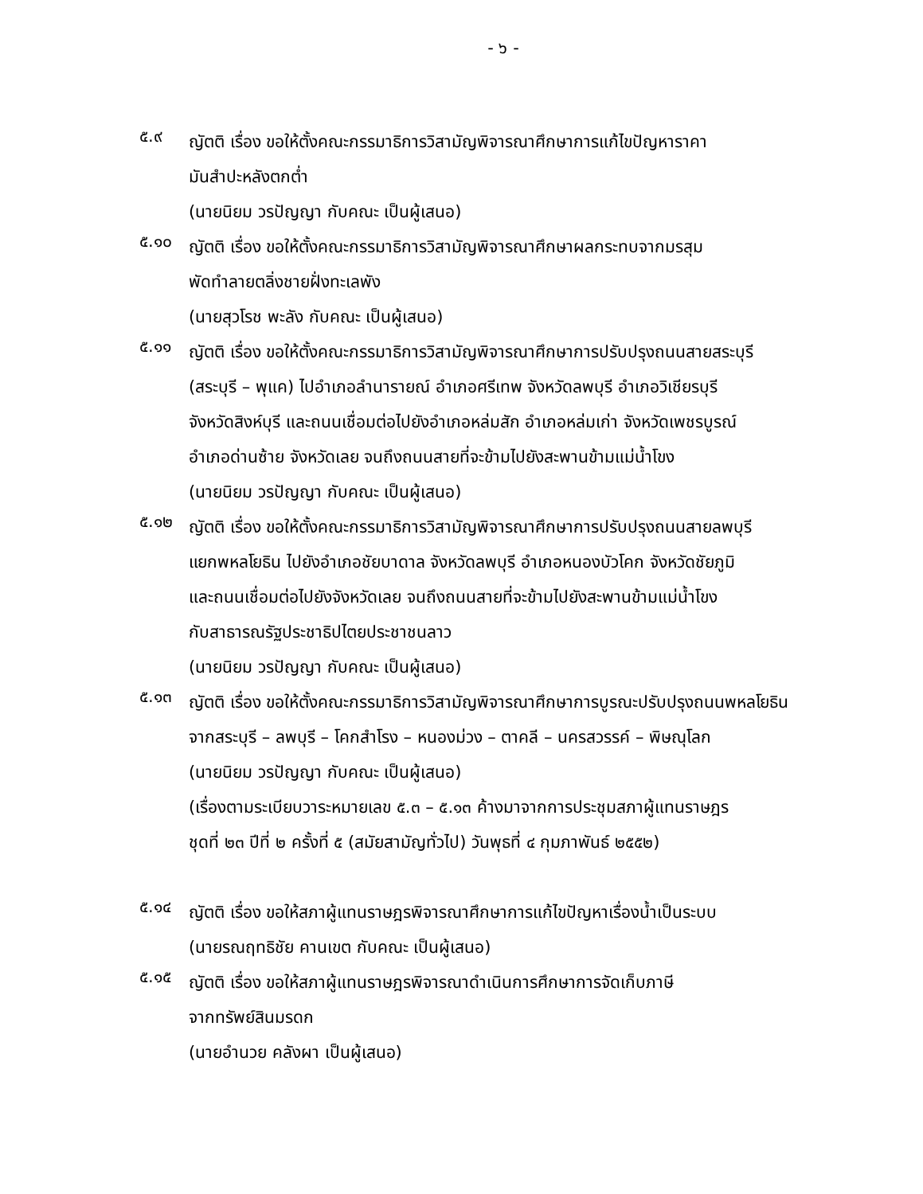- ๖ -
๕.๙
ญัตติ เรื่อง ขอให้ตั้งคณะกรรมาธิการวิสามัญพิจารณาศึกษาการแก้ไขปัญหาราคา
มันสำปะหลังตกต่ำ
(นายนิยม วรปัญญา กับคณะ เป็นผู้เสนอ)
๕.๑๐
ญัตติ เรื่อง ขอให้ตั้งคณะกรรมาธิการวิสามัญพิจารณาศึกษาผลกระทบจากมรสุม
พัดทำลายตลิ่งชายฝั่งทะเลพัง
(นายสุวโรช พะลัง กับคณะ เป็นผู้เสนอ)
๕.๑๑
ญัตติ เรื่อง ขอให้ตั้งคณะกรรมาธิการวิสามัญพิจารณาศึกษาการปรับปรุงถนนสายสระบุรี
(สระบุรี – พุแค) ไปอำเภอลำนารายณ์ อำเภอศรีเทพ จังหวัดลพบุรี อำเภอวิเชียรบุรี
จังหวัดสิงห์บุรี และถนนเชื่อมต่อไปยังอำเภอหล่มสัก อำเภอหล่มเก่า จังหวัดเพชรบูรณ์
อำเภอด่านซ้าย จังหวัดเลย จนถึงถนนสายที่จะข้ามไปยังสะพานข้ามแม่น้ำโขง
(นายนิยม วรปัญญา กับคณะ เป็นผู้เสนอ)
๕.๑๒
ญัตติ เรื่อง ขอให้ตั้งคณะกรรมาธิการวิสามัญพิจารณาศึกษาการปรับปรุงถนนสายลพบุรี
แยกพหลโยธิน ไปยังอำเภอชัยบาดาล จังหวัดลพบุรี อำเภอหนองบัวโคก จังหวัดชัยภูมิ
และถนนเชื่อมต่อไปยังจังหวัดเลย จนถึงถนนสายที่จะข้ามไปยังสะพานข้ามแม่น้ำโขง
กับสาธารณรัฐประชาธิปไตยประชาชนลาว
(นายนิยม วรปัญญา กับคณะ เป็นผู้เสนอ)
๕.๑๓
ญัตติ เรื่อง ขอให้ตั้งคณะกรรมาธิการวิสามัญพิจารณาศึกษาการบูรณะปรับปรุงถนนพหลโยธิน
จากสระบุรี – ลพบุรี – โคกสำโรง – หนองม่วง – ตาคลี – นครสวรรค์ – พิษณุโลก
(นายนิยม วรปัญญา กับคณะ เป็นผู้เสนอ)
(เรื่องตามระเบียบวาระหมายเลข ๕.๓ – ๕.๑๓ ค้างมาจากการประชุมสภาผู้แทนราษฎร
ชุดที่ ๒๓ ปีที่ ๒ ครั้งที่ ๕ (สมัยสามัญทั่วไป) วันพุธที่ ๔ กุมภาพันธ์ ๒๕๕๒)
๕.๑๔
ญัตติ เรื่อง ขอให้สภาผู้แทนราษฎรพิจารณาศึกษาการแก้ไขปัญหาเรื่องน้ำเป็นระบบ
(นายรณฤทธิชัย คานเขต กับคณะ เป็นผู้เสนอ)
๕.๑๕
ญัตติ เรื่อง ขอให้สภาผู้แทนราษฎรพิจารณาดำเนินการศึกษาการจัดเก็บภาษี
จากทรัพย์สินมรดก
(นายอำนวย คลังผา เป็นผู้เสนอ)